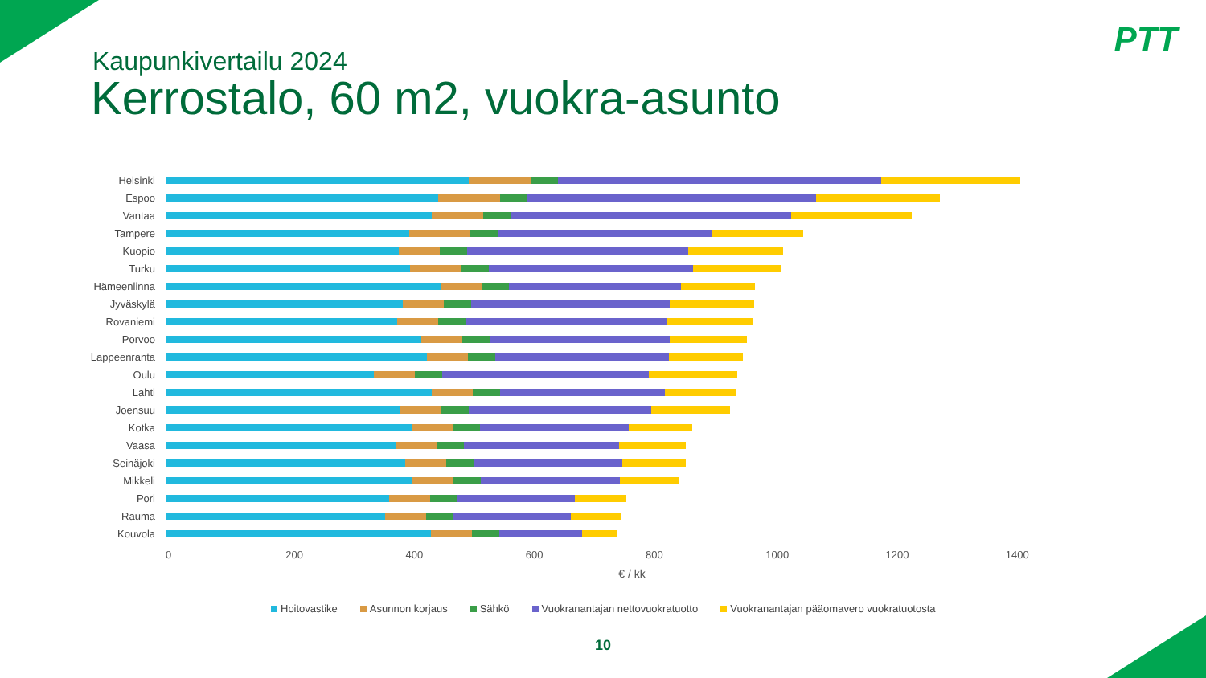PTT
Kaupunkivertailu 2024
Kerrostalo, 60 m2, vuokra-asunto
Helsinki
Espoo
Vantaa
Tampere
Kuopio
Turku
Hämeenlinna
Jyväskylä
Rovaniemi
Porvoo
Lappeenranta
Oulu
Lahti
Joensuu
Kotka
Vaasa
Seinäjoki
Mikkeli
Pori
Rauma
Kouvola
0 200 400 600 800 1000 1200 1400
€ / kk
Hoitovastike Asunnon korjaus Sähkö Vuokranantajan nettovuokratuotto Vuokranantajan pääomavero vuokratuotosta
10